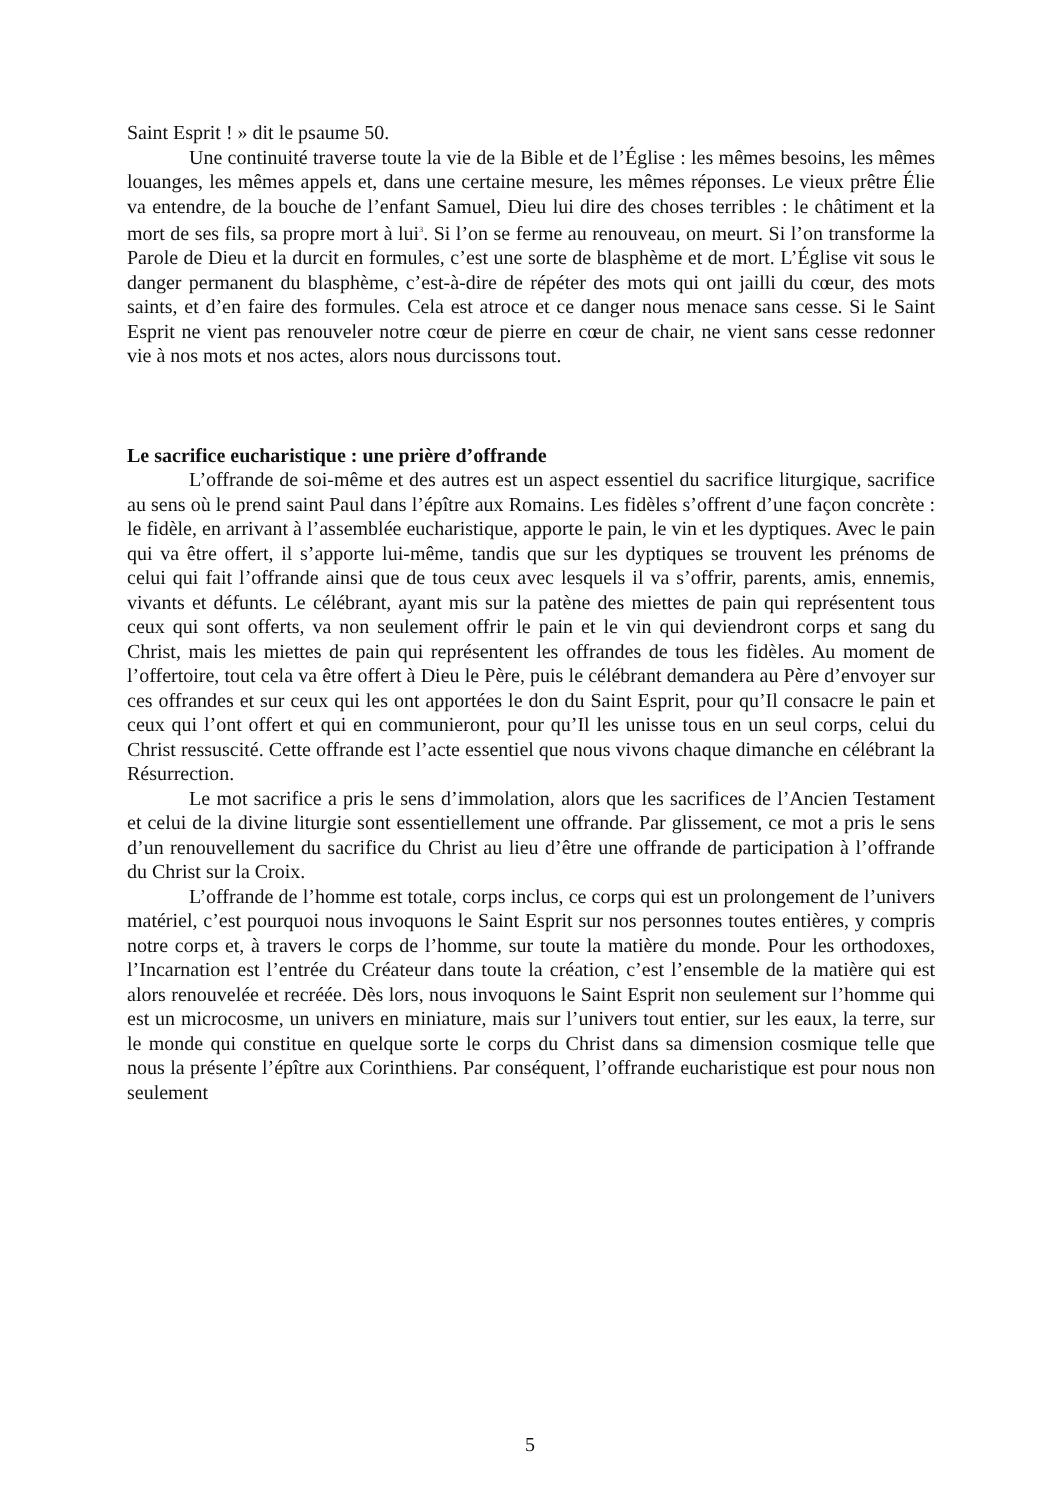Saint Esprit ! » dit le psaume 50.
Une continuité traverse toute la vie de la Bible et de l’Église : les mêmes besoins, les mêmes louanges, les mêmes appels et, dans une certaine mesure, les mêmes réponses. Le vieux prêtre Élie va entendre, de la bouche de l’enfant Samuel, Dieu lui dire des choses terribles : le châtiment et la mort de ses fils, sa propre mort à lui<sup>3</sup>. Si l’on se ferme au renouveau, on meurt. Si l’on transforme la Parole de Dieu et la durcit en formules, c’est une sorte de blasphème et de mort. L’Église vit sous le danger permanent du blasphème, c’est-à-dire de répéter des mots qui ont jailli du cœur, des mots saints, et d’en faire des formules. Cela est atroce et ce danger nous menace sans cesse. Si le Saint Esprit ne vient pas renouveler notre cœur de pierre en cœur de chair, ne vient sans cesse redonner vie à nos mots et nos actes, alors nous durcissons tout.
Le sacrifice eucharistique : une prière d’offrande
L’offrande de soi-même et des autres est un aspect essentiel du sacrifice liturgique, sacrifice au sens où le prend saint Paul dans l’épître aux Romains. Les fidèles s’offrent d’une façon concrète : le fidèle, en arrivant à l’assemblée eucharistique, apporte le pain, le vin et les dyptiques. Avec le pain qui va être offert, il s’apporte lui-même, tandis que sur les dyptiques se trouvent les prénoms de celui qui fait l’offrande ainsi que de tous ceux avec lesquels il va s’offrir, parents, amis, ennemis, vivants et défunts. Le célébrant, ayant mis sur la patène des miettes de pain qui représentent tous ceux qui sont offerts, va non seulement offrir le pain et le vin qui deviendront corps et sang du Christ, mais les miettes de pain qui représentent les offrandes de tous les fidèles. Au moment de l’offertoire, tout cela va être offert à Dieu le Père, puis le célébrant demandera au Père d’envoyer sur ces offrandes et sur ceux qui les ont apportées le don du Saint Esprit, pour qu’Il consacre le pain et ceux qui l’ont offert et qui en communieront, pour qu’Il les unisse tous en un seul corps, celui du Christ ressuscité. Cette offrande est l’acte essentiel que nous vivons chaque dimanche en célébrant la Résurrection.
Le mot sacrifice a pris le sens d’immolation, alors que les sacrifices de l’Ancien Testament et celui de la divine liturgie sont essentiellement une offrande. Par glissement, ce mot a pris le sens d’un renouvellement du sacrifice du Christ au lieu d’être une offrande de participation à l’offrande du Christ sur la Croix.
L’offrande de l’homme est totale, corps inclus, ce corps qui est un prolongement de l’univers matériel, c’est pourquoi nous invoquons le Saint Esprit sur nos personnes toutes entières, y compris notre corps et, à travers le corps de l’homme, sur toute la matière du monde. Pour les orthodoxes, l’Incarnation est l’entrée du Créateur dans toute la création, c’est l’ensemble de la matière qui est alors renouvelée et recréée. Dès lors, nous invoquons le Saint Esprit non seulement sur l’homme qui est un microcosme, un univers en miniature, mais sur l’univers tout entier, sur les eaux, la terre, sur le monde qui constitue en quelque sorte le corps du Christ dans sa dimension cosmique telle que nous la présente l’épître aux Corinthiens. Par conséquent, l’offrande eucharistique est pour nous non seulement
5